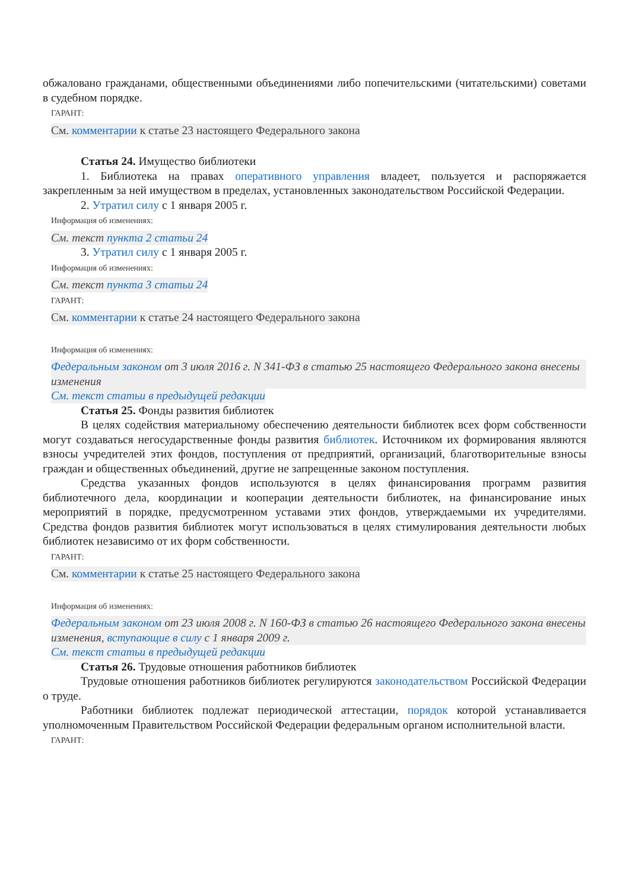обжаловано гражданами, общественными объединениями либо попечительскими (читательскими) советами в судебном порядке.
ГАРАНТ:
См. комментарии к статье 23 настоящего Федерального закона
Статья 24. Имущество библиотеки
1. Библиотека на правах оперативного управления владеет, пользуется и распоряжается закрепленным за ней имуществом в пределах, установленных законодательством Российской Федерации.
2. Утратил силу с 1 января 2005 г.
Информация об изменениях:
См. текст пункта 2 статьи 24
3. Утратил силу с 1 января 2005 г.
Информация об изменениях:
См. текст пункта 3 статьи 24
ГАРАНТ:
См. комментарии к статье 24 настоящего Федерального закона
Информация об изменениях:
Федеральным законом от 3 июля 2016 г. N 341-ФЗ в статью 25 настоящего Федерального закона внесены изменения
См. текст статьи в предыдущей редакции
Статья 25. Фонды развития библиотек
В целях содействия материальному обеспечению деятельности библиотек всех форм собственности могут создаваться негосударственные фонды развития библиотек. Источником их формирования являются взносы учредителей этих фондов, поступления от предприятий, организаций, благотворительные взносы граждан и общественных объединений, другие не запрещенные законом поступления.
Средства указанных фондов используются в целях финансирования программ развития библиотечного дела, координации и кооперации деятельности библиотек, на финансирование иных мероприятий в порядке, предусмотренном уставами этих фондов, утверждаемыми их учредителями. Средства фондов развития библиотек могут использоваться в целях стимулирования деятельности любых библиотек независимо от их форм собственности.
ГАРАНТ:
См. комментарии к статье 25 настоящего Федерального закона
Информация об изменениях:
Федеральным законом от 23 июля 2008 г. N 160-ФЗ в статью 26 настоящего Федерального закона внесены изменения, вступающие в силу с 1 января 2009 г.
См. текст статьи в предыдущей редакции
Статья 26. Трудовые отношения работников библиотек
Трудовые отношения работников библиотек регулируются законодательством Российской Федерации о труде.
Работники библиотек подлежат периодической аттестации, порядок которой устанавливается уполномоченным Правительством Российской Федерации федеральным органом исполнительной власти.
ГАРАНТ: